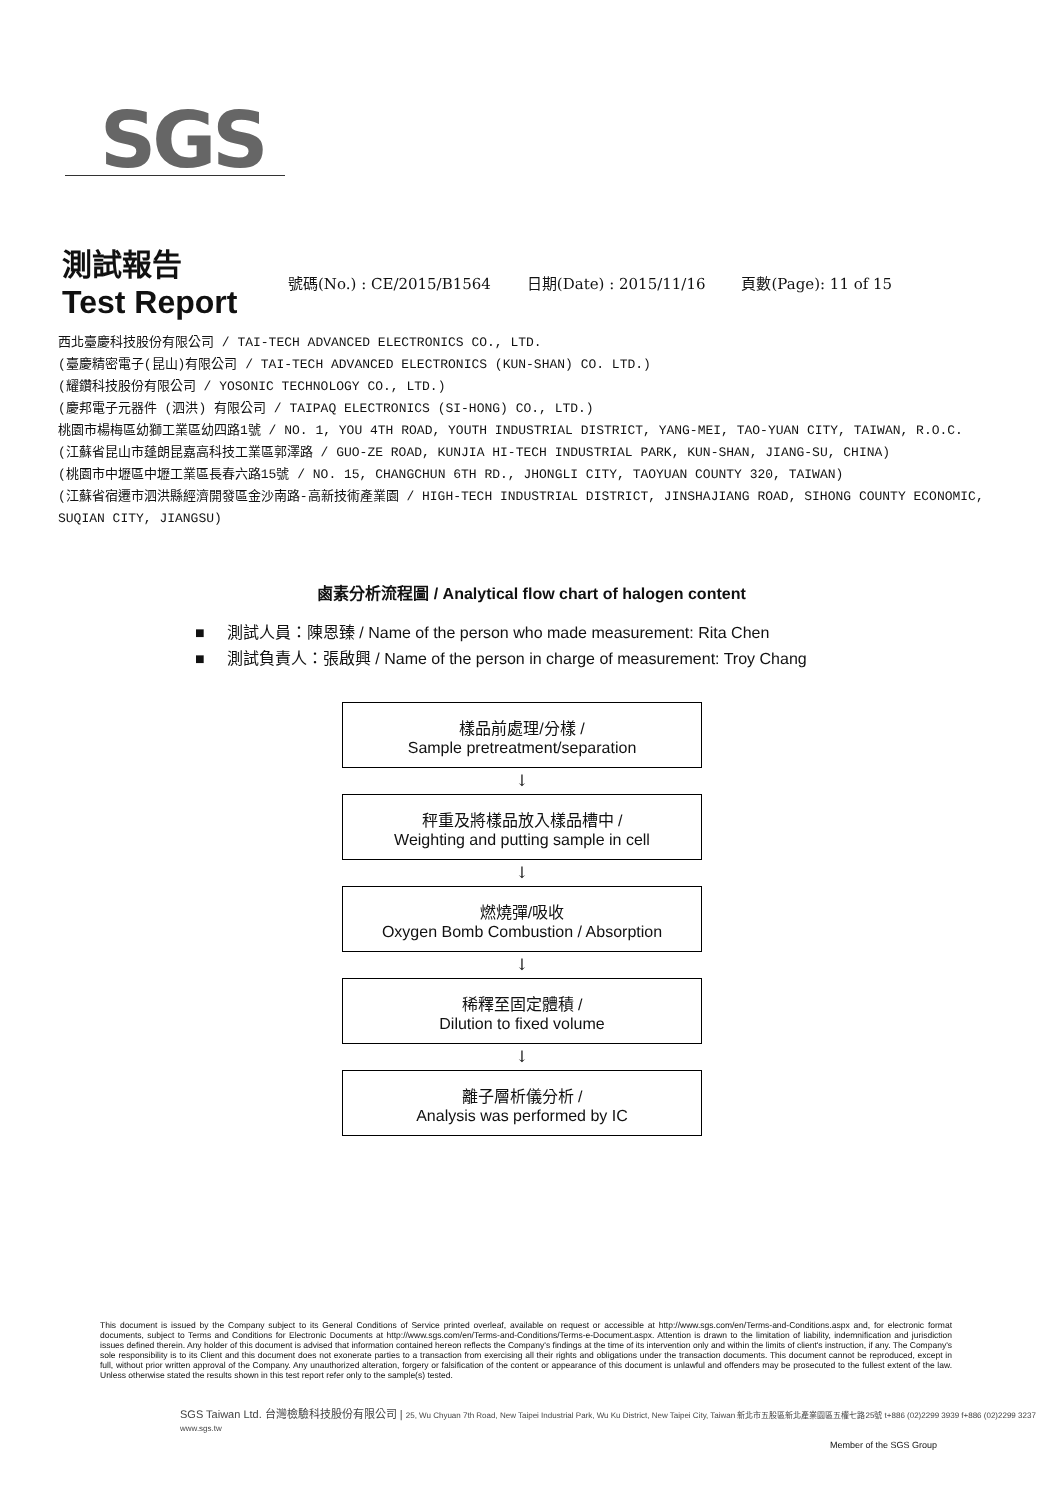SGS
測試報告
Test Report
號碼(No.) : CE/2015/B1564 日期(Date) : 2015/11/16 頁數(Page): 11 of 15
西北臺慶科技股份有限公司 / TAI-TECH ADVANCED ELECTRONICS CO., LTD.
(臺慶精密電子(昆山)有限公司 / TAI-TECH ADVANCED ELECTRONICS (KUN-SHAN) CO. LTD.)
(耀鑽科技股份有限公司 / YOSONIC TECHNOLOGY CO., LTD.)
(慶邦電子元器件 (泗洪) 有限公司 / TAIPAQ ELECTRONICS (SI-HONG) CO., LTD.)
桃園市楊梅區幼獅工業區幼四路1號 / NO. 1, YOU 4TH ROAD, YOUTH INDUSTRIAL DISTRICT, YANG-MEI, TAO-YUAN CITY, TAIWAN, R.O.C.
(江蘇省昆山市蓬朗昆嘉高科技工業區郭澤路 / GUO-ZE ROAD, KUNJIA HI-TECH INDUSTRIAL PARK, KUN-SHAN, JIANG-SU, CHINA)
(桃園市中壢區中壢工業區長春六路15號 / NO. 15, CHANGCHUN 6TH RD., JHONGLI CITY, TAOYUAN COUNTY 320, TAIWAN)
(江蘇省宿遷市泗洪縣經濟開發區金沙南路-高新技術產業園 / HIGH-TECH INDUSTRIAL DISTRICT, JINSHAJIANG ROAD, SIHONG COUNTY ECONOMIC, SUQIAN CITY, JIANGSU)
鹵素分析流程圖 / Analytical flow chart of halogen content
■ 測試人員：陳恩臻 / Name of the person who made measurement: Rita Chen
■ 測試負責人：張啟興 / Name of the person in charge of measurement: Troy Chang
樣品前處理/分樣 /
Sample pretreatment/separation
↓
秤重及將樣品放入樣品槽中 /
Weighting and putting sample in cell
↓
燃燒彈/吸收
Oxygen Bomb Combustion / Absorption
↓
稀釋至固定體積 /
Dilution to fixed volume
↓
離子層析儀分析 /
Analysis was performed by IC
This document is issued by the Company subject to its General Conditions of Service printed overleaf, available on request or accessible at http://www.sgs.com/en/Terms-and-Conditions.aspx and, for electronic format documents, subject to Terms and Conditions for Electronic Documents at http://www.sgs.com/en/Terms-and-Conditions/Terms-e-Document.aspx. Attention is drawn to the limitation of liability, indemnification and jurisdiction issues defined therein. Any holder of this document is advised that information contained hereon reflects the Company's findings at the time of its intervention only and within the limits of client's instruction, if any. The Company's sole responsibility is to its Client and this document does not exonerate parties to a transaction from exercising all their rights and obligations under the transaction documents. This document cannot be reproduced, except in full, without prior written approval of the Company. Any unauthorized alteration, forgery or falsification of the content or appearance of this document is unlawful and offenders may be prosecuted to the fullest extent of the law. Unless otherwise stated the results shown in this test report refer only to the sample(s) tested.
SGS Taiwan Ltd. 台灣檢驗科技股份有限公司 | 25, Wu Chyuan 7th Road, New Taipei Industrial Park, Wu Ku District, New Taipei City, Taiwan 新北市五股區新北產業園區五權七路25號 t+886 (02)2299 3939 f+886 (02)2299 3237 www.sgs.tw
Member of the SGS Group